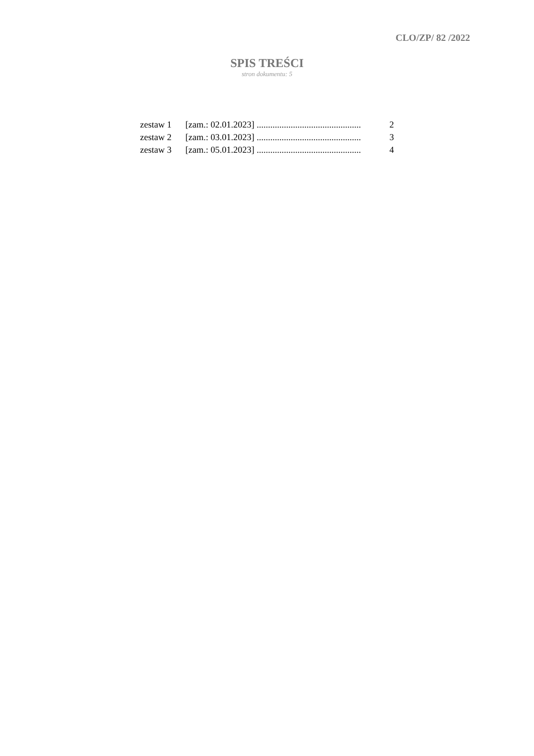CLO/ZP/ 82 /2022
SPIS TREŚCI
stron dokumentu: 5
zestaw 1 [zam.: 02.01.2023] .............................................. 2
zestaw 2 [zam.: 03.01.2023] .............................................. 3
zestaw 3 [zam.: 05.01.2023] .............................................. 4